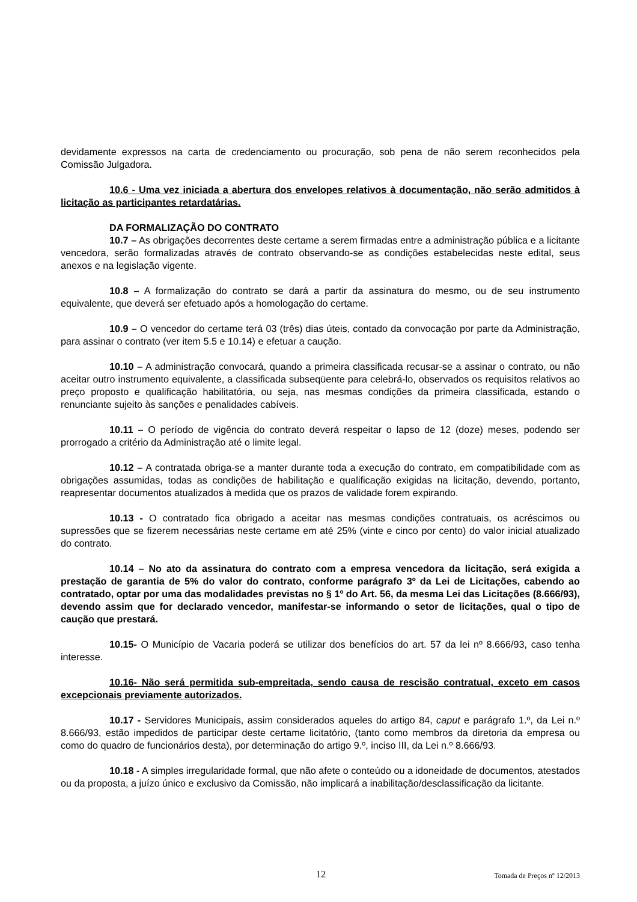devidamente expressos na carta de credenciamento ou procuração, sob pena de não serem reconhecidos pela Comissão Julgadora.
10.6 - Uma vez iniciada a abertura dos envelopes relativos à documentação, não serão admitidos à licitação as participantes retardatárias.
DA FORMALIZAÇÃO DO CONTRATO
10.7 – As obrigações decorrentes deste certame a serem firmadas entre a administração pública e a licitante vencedora, serão formalizadas através de contrato observando-se as condições estabelecidas neste edital, seus anexos e na legislação vigente.
10.8 – A formalização do contrato se dará a partir da assinatura do mesmo, ou de seu instrumento equivalente, que deverá ser efetuado após a homologação do certame.
10.9 – O vencedor do certame terá 03 (três) dias úteis, contado da convocação por parte da Administração, para assinar o contrato (ver item 5.5 e 10.14) e efetuar a caução.
10.10 – A administração convocará, quando a primeira classificada recusar-se a assinar o contrato, ou não aceitar outro instrumento equivalente, a classificada subseqüente para celebrá-lo, observados os requisitos relativos ao preço proposto e qualificação habilitatória, ou seja, nas mesmas condições da primeira classificada, estando o renunciante sujeito às sanções e penalidades cabíveis.
10.11 – O período de vigência do contrato deverá respeitar o lapso de 12 (doze) meses, podendo ser prorrogado a critério da Administração até o limite legal.
10.12 – A contratada obriga-se a manter durante toda a execução do contrato, em compatibilidade com as obrigações assumidas, todas as condições de habilitação e qualificação exigidas na licitação, devendo, portanto, reapresentar documentos atualizados à medida que os prazos de validade forem expirando.
10.13 - O contratado fica obrigado a aceitar nas mesmas condições contratuais, os acréscimos ou supressões que se fizerem necessárias neste certame em até 25% (vinte e cinco por cento) do valor inicial atualizado do contrato.
10.14 – No ato da assinatura do contrato com a empresa vencedora da licitação, será exigida a prestação de garantia de 5% do valor do contrato, conforme parágrafo 3º da Lei de Licitações, cabendo ao contratado, optar por uma das modalidades previstas no § 1º do Art. 56, da mesma Lei das Licitações (8.666/93), devendo assim que for declarado vencedor, manifestar-se informando o setor de licitações, qual o tipo de caução que prestará.
10.15- O Município de Vacaria poderá se utilizar dos benefícios do art. 57 da lei nº 8.666/93, caso tenha interesse.
10.16- Não será permitida sub-empreitada, sendo causa de rescisão contratual, exceto em casos excepcionais previamente autorizados.
10.17 - Servidores Municipais, assim considerados aqueles do artigo 84, caput e parágrafo 1.º, da Lei n.º 8.666/93, estão impedidos de participar deste certame licitatório, (tanto como membros da diretoria da empresa ou como do quadro de funcionários desta), por determinação do artigo 9.º, inciso III, da Lei n.º 8.666/93.
10.18 - A simples irregularidade formal, que não afete o conteúdo ou a idoneidade de documentos, atestados ou da proposta, a juízo único e exclusivo da Comissão, não implicará a inabilitação/desclassificação da licitante.
12 Tomada de Preços nº 12/2013